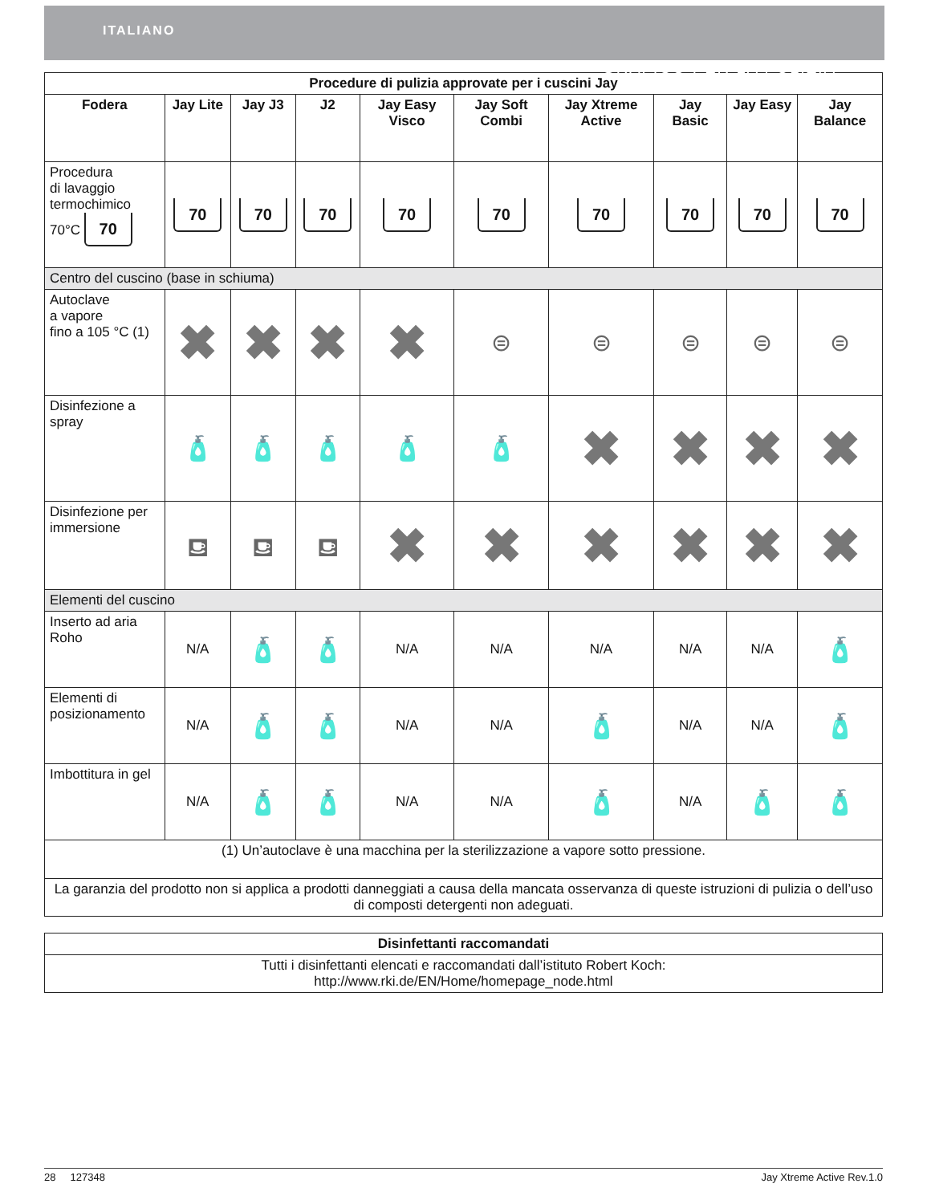ITALIANO
GRAFICO PER LA PULIZIA
| Procedure di pulizia approvate per i cuscini Jay | | | | | | | | | |
| --- | --- | --- | --- | --- | --- | --- | --- | --- | --- |
| Fodera | Jay Lite | Jay J3 | J2 | Jay Easy Visco | Jay Soft Combi | Jay Xtreme Active | Jay Basic | Jay Easy | Jay Balance |
| Procedura di lavaggio termochimico 70°C 70 | 70 | 70 | 70 | 70 | 70 | 70 | 70 | 70 | 70 |
| Centro del cuscino (base in schiuma) | | | | | | | | | |
| Autoclave a vapore fino a 105 °C (1) | ✖ | ✖ | ✖ | ✖ | ⊜ | ⊜ | ⊜ | ⊜ | ⊜ |
| Disinfezione a spray | 🧴 | 🧴 | 🧴 | 🧴 | 🧴 | ✖ | ✖ | ✖ | ✖ |
| Disinfezione per immersione | ⛾ | ⛾ | ⛾ | ✖ | ✖ | ✖ | ✖ | ✖ | ✖ |
| Elementi del cuscino | | | | | | | | | |
| Inserto ad aria Roho | N/A | 🧴 | 🧴 | N/A | N/A | N/A | N/A | N/A | 🧴 |
| Elementi di posizionamento | N/A | 🧴 | 🧴 | N/A | N/A | 🧴 | N/A | N/A | 🧴 |
| Imbottitura in gel | N/A | 🧴 | 🧴 | N/A | N/A | 🧴 | N/A | 🧴 | 🧴 |
| (1) Un’autoclave è una macchina per la sterilizzazione a vapore sotto pressione. | | | | | | | | | |
| La garanzia del prodotto non si applica a prodotti danneggiati a causa della mancata osservanza di queste istruzioni di pulizia o dell’uso di composti detergenti non adeguati. | | | | | | | | | |
| Disinfettanti raccomandati |
| --- |
| Tutti i disinfettanti elencati e raccomandati dall’istituto Robert Koch: http://www.rki.de/EN/Home/homepage_node.html |
28 127348 Jay Xtreme Active Rev.1.0